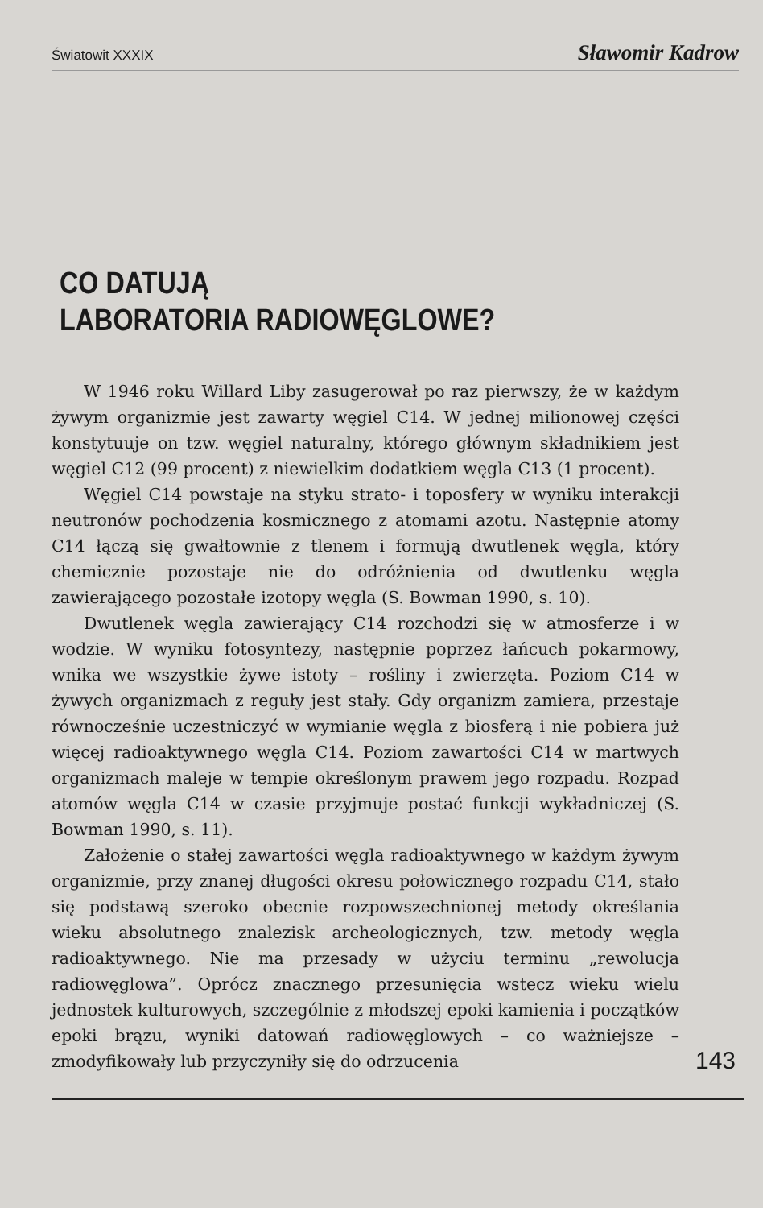Światowit XXXIX Sławomir Kadrow
CO DATUJĄ
LABORATORIA RADIOWĘGLOWE?
W 1946 roku Willard Liby zasugerował po raz pierwszy, że w każdym żywym organizmie jest zawarty węgiel C14. W jednej milionowej części konstytuuje on tzw. węgiel naturalny, którego głównym składnikiem jest węgiel C12 (99 procent) z niewielkim dodatkiem węgla C13 (1 procent).
Węgiel C14 powstaje na styku strato- i toposfery w wyniku interakcji neutronów pochodzenia kosmicznego z atomami azotu. Następnie atomy C14 łączą się gwałtownie z tlenem i formują dwutlenek węgla, który chemicznie pozostaje nie do odróżnienia od dwutlenku węgla zawierającego pozostałe izotopy węgla (S. Bowman 1990, s. 10).
Dwutlenek węgla zawierający C14 rozchodzi się w atmosferze i w wodzie. W wyniku fotosyntezy, następnie poprzez łańcuch pokarmowy, wnika we wszystkie żywe istoty – rośliny i zwierzęta. Poziom C14 w żywych organizmach z reguły jest stały. Gdy organizm zamiera, przestaje równocześnie uczestniczyć w wymianie węgla z biosferą i nie pobiera już więcej radioaktywnego węgla C14. Poziom zawartości C14 w martwych organizmach maleje w tempie określonym prawem jego rozpadu. Rozpad atomów węgla C14 w czasie przyjmuje postać funkcji wykładniczej (S. Bowman 1990, s. 11).
Założenie o stałej zawartości węgla radioaktywnego w każdym żywym organizmie, przy znanej długości okresu połowicznego rozpadu C14, stało się podstawą szeroko obecnie rozpowszechnionej metody określania wieku absolutnego znalezisk archeologicznych, tzw. metody węgla radioaktywnego. Nie ma przesady w użyciu terminu „rewolucja radiowęglowa”. Oprócz znacznego przesunięcia wstecz wieku wielu jednostek kulturowych, szczególnie z młodszej epoki kamienia i początków epoki brązu, wyniki datowań radiowęglowych – co ważniejsze – zmodyfikowały lub przyczyniły się do odrzucenia
143